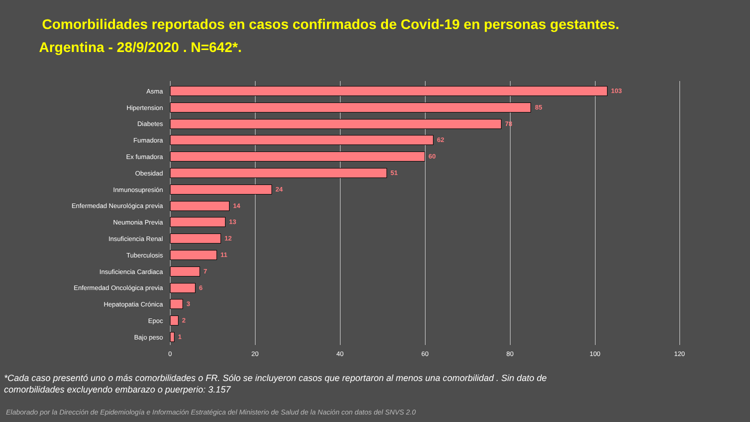Comorbilidades reportados en casos confirmados de Covid-19 en personas gestantes.
Argentina - 28/9/2020 . N=642*.
0 20 40 60 80 100 120
Asma
103
Hipertension
85
Diabetes
78
Fumadora
62
Ex fumadora
60
Obesidad
51
Inmunosupresión
24
Enfermedad Neurológica previa
14
Neumonia Previa
13
Insuficiencia Renal
12
Tuberculosis
11
Insuficiencia Cardiaca
7
Enfermedad Oncológica previa
6
Hepatopatia Crónica
3
Epoc
2
Bajo peso
1
*Cada caso presentó uno o más comorbilidades o FR. Sólo se incluyeron casos que reportaron al menos una comorbilidad . Sin dato de comorbilidades excluyendo embarazo o puerperio: 3.157
Elaborado por la Dirección de Epidemiología e Información Estratégica del Ministerio de Salud de la Nación con datos del SNVS 2.0